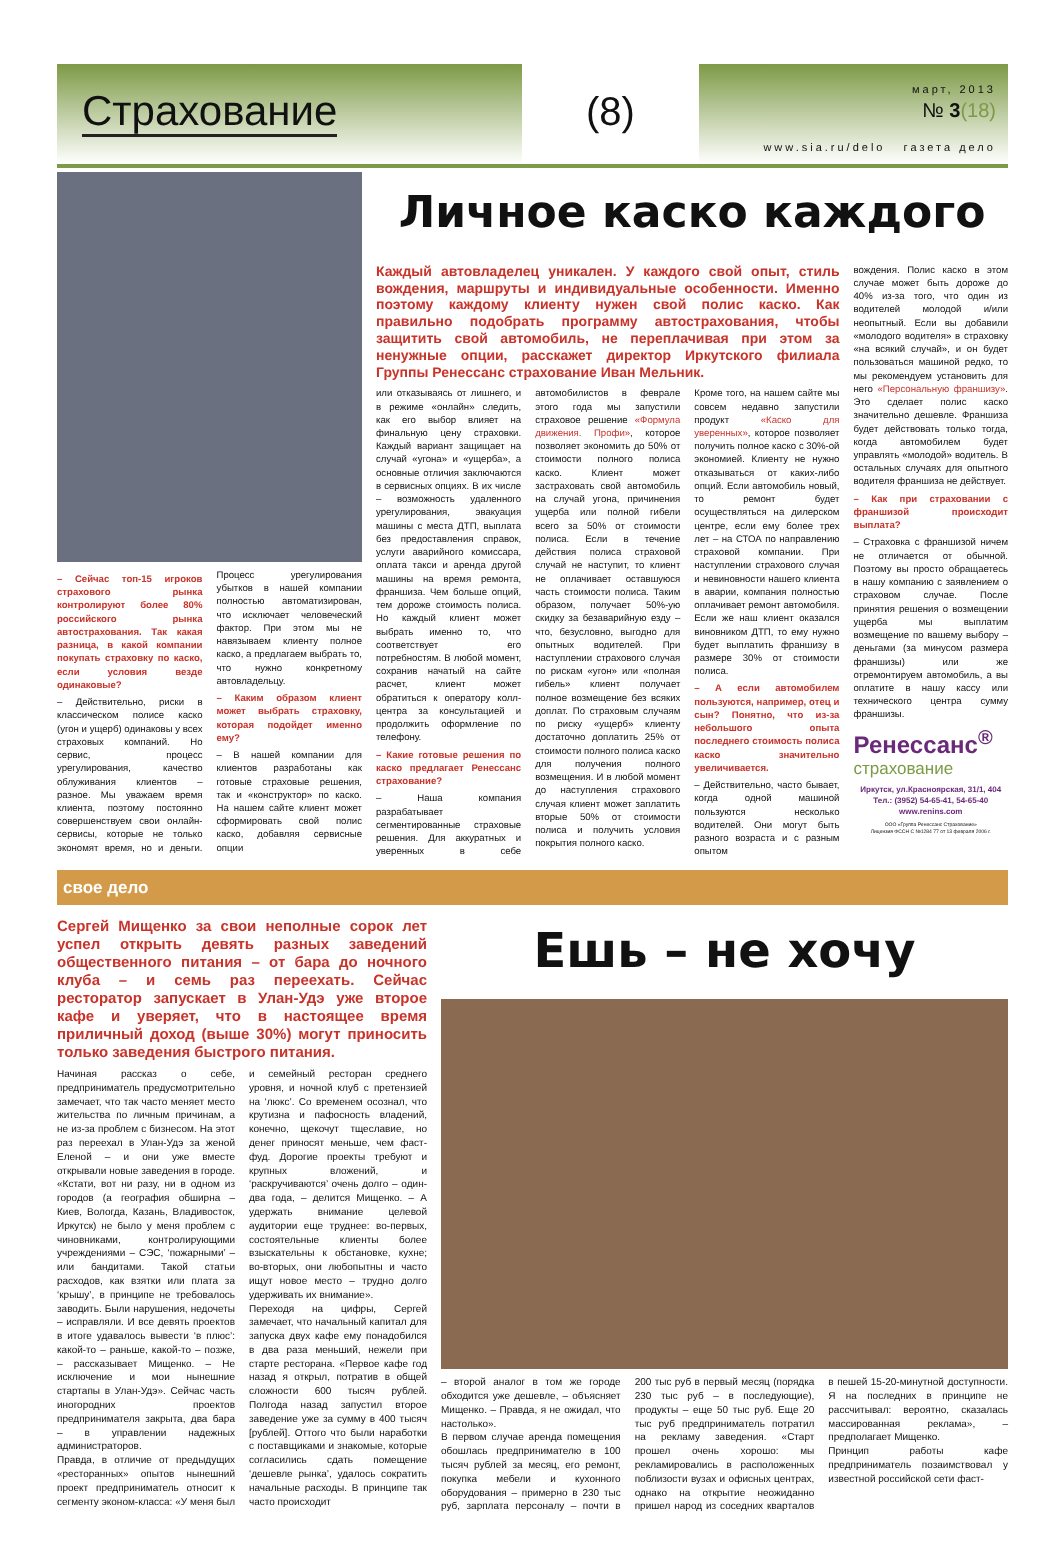Страхование (8)
март, 2013
№ 3(18)
www.sia.ru/delo газета дело
– Сейчас топ-15 игроков страхового рынка контролируют более 80% российского рынка автострахования. Так какая разница, в какой компании покупать страховку по каско, если условия везде одинаковые?
– Действительно, риски в классическом полисе каско (угон и ущерб) одинаковы у всех страховых компаний. Но сервис, процесс урегулирования, качество облуживания клиентов – разное. Мы уважаем время клиента, поэтому постоянно совершенствуем свои онлайн-сервисы, которые не только экономят время, но и деньги. Процесс урегулирования убытков в нашей компании полностью автоматизирован, что исключает человеческий фактор. При этом мы не навязываем клиенту полное каско, а предлагаем выбрать то, что нужно конкретному автовладельцу.
– Каким образом клиент может выбрать страховку, которая подойдет именно ему?
– В нашей компании для клиентов разработаны как готовые страховые решения, так и «конструктор» по каско. На нашем сайте клиент может сформировать свой полис каско, добавляя сервисные опции
Личное каско каждого
Каждый автовладелец уникален. У каждого свой опыт, стиль вождения, маршруты и индивидуальные особенности. Именно поэтому каждому клиенту нужен свой полис каско. Как правильно подобрать программу автострахования, чтобы защитить свой автомобиль, не переплачивая при этом за ненужные опции, расскажет директор Иркутского филиала Группы Ренессанс страхование Иван Мельник.
или отказываясь от лишнего, и в режиме «онлайн» следить, как его выбор влияет на финальную цену страховки. Каждый вариант защищает на случай «угона» и «ущерба», а основные отличия заключаются в сервисных опциях. В их числе – возможность удаленного урегулирования, эвакуация машины с места ДТП, выплата без предоставления справок, услуги аварийного комиссара, оплата такси и аренда другой машины на время ремонта, франшиза. Чем больше опций, тем дороже стоимость полиса. Но каждый клиент может выбрать именно то, что соответствует его потребностям. В любой момент, сохранив начатый на сайте расчет, клиент может обратиться к оператору колл-центра за консультацией и продолжить оформление по телефону.
– Какие готовые решения по каско предлагает Ренессанс страхование?
– Наша компания разрабатывает сегментированные страховые решения. Для аккуратных и уверенных в себе автомобилистов в феврале этого года мы запустили страховое решение «Формула движения. Профи», которое позволяет экономить до 50% от стоимости полного полиса каско. Клиент может застраховать свой автомобиль на случай угона, причинения ущерба или полной гибели всего за 50% от стоимости полиса. Если в течение действия полиса страховой случай не наступит, то клиент не оплачивает оставшуюся часть стоимости полиса. Таким образом, получает 50%-ую скидку за безаварийную езду – что, безусловно, выгодно для опытных водителей. При наступлении страхового случая по рискам «угон» или «полная гибель» клиент получает полное возмещение без всяких доплат. По страховым случаям по риску «ущерб» клиенту достаточно доплатить 25% от стоимости полного полиса каско для получения полного возмещения. И в любой момент до наступления страхового случая клиент может заплатить вторые 50% от стоимости полиса и получить условия покрытия полного каско.
Кроме того, на нашем сайте мы совсем недавно запустили продукт «Каско для уверенных», которое позволяет получить полное каско с 30%-ой экономией. Клиенту не нужно отказываться от каких-либо опций. Если автомобиль новый, то ремонт будет осуществляться на дилерском центре, если ему более трех лет – на СТОА по направлению страховой компании. При наступлении страхового случая и невиновности нашего клиента в аварии, компания полностью оплачивает ремонт автомобиля. Если же наш клиент оказался виновником ДТП, то ему нужно будет выплатить франшизу в размере 30% от стоимости полиса.
– А если автомобилем пользуются, например, отец и сын? Понятно, что из-за небольшого опыта последнего стоимость полиса каско значительно увеличивается.
– Действительно, часто бывает, когда одной машиной пользуются несколько водителей. Они могут быть разного возраста и с разным опытом
вождения. Полис каско в этом случае может быть дороже до 40% из-за того, что один из водителей молодой и/или неопытный. Если вы добавили «молодого водителя» в страховку «на всякий случай», и он будет пользоваться машиной редко, то мы рекомендуем установить для него «Персональную франшизу». Это сделает полис каско значительно дешевле. Франшиза будет действовать только тогда, когда автомобилем будет управлять «молодой» водитель. В остальных случаях для опытного водителя франшиза не действует.
– Как при страховании с франшизой происходит выплата?
– Страховка с франшизой ничем не отличается от обычной. Поэтому вы просто обращаетесь в нашу компанию с заявлением о страховом случае. После принятия решения о возмещении ущерба мы выплатим возмещение по вашему выбору – деньгами (за минусом размера франшизы) или же отремонтируем автомобиль, а вы оплатите в нашу кассу или технического центра сумму франшизы.
Ренессанс<sup>®</sup>
страхование
Иркутск, ул.Красноярская, 31/1, 404
Тел.: (3952) 54-65-41, 54-65-40
www.renins.com
ООО «Группа Ренессанс Страхование»
Лицензия ФССН С №1284 77 от 13 февраля 2006 г.
свое дело
Сергей Мищенко за свои неполные сорок лет успел открыть девять разных заведений общественного питания – от бара до ночного клуба – и семь раз переехать. Сейчас ресторатор запускает в Улан-Удэ уже второе кафе и уверяет, что в настоящее время приличный доход (выше 30%) могут приносить только заведения быстрого питания.
Начиная рассказ о себе, предприниматель предусмотрительно замечает, что так часто меняет место жительства по личным причинам, а не из-за проблем с бизнесом. На этот раз переехал в Улан-Удэ за женой Еленой – и они уже вместе открывали новые заведения в городе. «Кстати, вот ни разу, ни в одном из городов (а география обширна – Киев, Вологда, Казань, Владивосток, Иркутск) не было у меня проблем с чиновниками, контролирующими учреждениями – СЭС, ‘пожарными’ – или бандитами. Такой статьи расходов, как взятки или плата за ‘крышу’, в принципе не требовалось заводить. Были нарушения, недочеты – исправляли. И все девять проектов в итоге удавалось вывести ‘в плюс’: какой-то – раньше, какой-то – позже, – рассказывает Мищенко. – Не исключение и мои нынешние стартапы в Улан-Удэ». Сейчас часть иногородних проектов предпринимателя закрыта, два бара – в управлении надежных администраторов.
Правда, в отличие от предыдущих «ресторанных» опытов нынешний проект предприниматель относит к сегменту эконом-класса: «У меня был и семейный ресторан среднего уровня, и ночной клуб с претензией на ‘люкс’. Со временем осознал, что крутизна и пафосность владений, конечно, щекочут тщеславие, но денег приносят меньше, чем фаст-фуд. Дорогие проекты требуют и крупных вложений, и ‘раскручиваются’ очень долго – один-два года, – делится Мищенко. – А удержать внимание целевой аудитории еще труднее: во-первых, состоятельные клиенты более взыскательны к обстановке, кухне; во-вторых, они любопытны и часто ищут новое место – трудно долго удерживать их внимание».
Переходя на цифры, Сергей замечает, что начальный капитал для запуска двух кафе ему понадобился в два раза меньший, нежели при старте ресторана. «Первое кафе год назад я открыл, потратив в общей сложности 600 тысяч рублей. Полгода назад запустил второе заведение уже за сумму в 400 тысяч [рублей]. Оттого что были наработки с поставщиками и знакомые, которые согласились сдать помещение ‘дешевле рынка’, удалось сократить начальные расходы. В принципе так часто происходит
Ешь – не хочу
– второй аналог в том же городе обходится уже дешевле, – объясняет Мищенко. – Правда, я не ожидал, что настолько».
В первом случае аренда помещения обошлась предпринимателю в 100 тысяч рублей за месяц, его ремонт, покупка мебели и кухонного оборудования – примерно в 230 тыс руб, зарплата персоналу – почти в 200 тыс руб в первый месяц (порядка 230 тыс руб – в последующие), продукты – еще 50 тыс руб. Еще 20 тыс руб предприниматель потратил на рекламу заведения. «Старт прошел очень хорошо: мы рекламировались в расположенных поблизости вузах и офисных центрах, однако на открытие неожиданно пришел народ из соседних кварталов в пешей 15-20-минутной доступности. Я на последних в принципе не рассчитывал: вероятно, сказалась массированная реклама», – предполагает Мищенко.
Принцип работы кафе предприниматель позаимствовал у известной российской сети фаст-